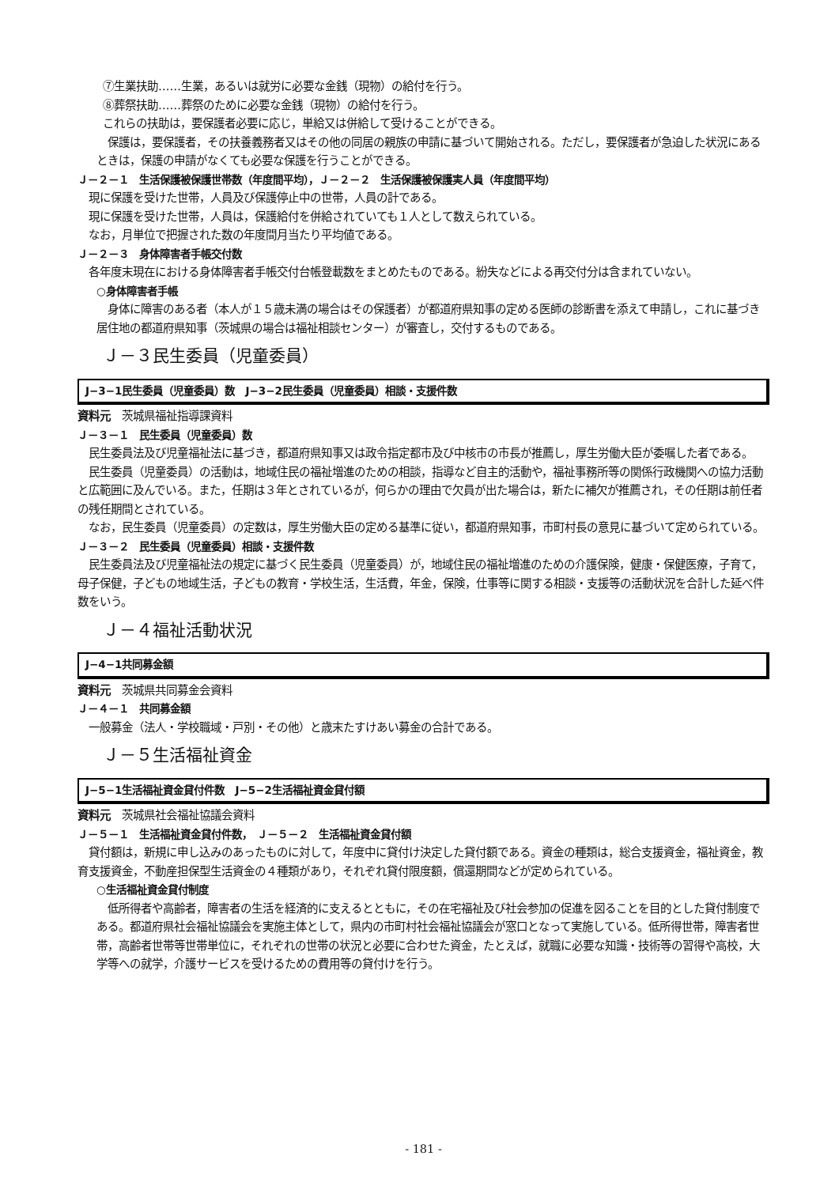⑦生業扶助……生業，あるいは就労に必要な金銭（現物）の給付を行う。
⑧葬祭扶助……葬祭のために必要な金銭（現物）の給付を行う。
これらの扶助は，要保護者必要に応じ，単給又は併給して受けることができる。
保護は，要保護者，その扶養義務者又はその他の同居の親族の申請に基づいて開始される。ただし，要保護者が急迫した状況にあるときは，保護の申請がなくても必要な保護を行うことができる。
Ｊ－２－１　生活保護被保護世帯数（年度間平均），Ｊ－２－２　生活保護被保護実人員（年度間平均）
現に保護を受けた世帯，人員及び保護停止中の世帯，人員の計である。
現に保護を受けた世帯，人員は，保護給付を併給されていても１人として数えられている。
なお，月単位で把握された数の年度間月当たり平均値である。
Ｊ－２－３　身体障害者手帳交付数
各年度末現在における身体障害者手帳交付台帳登載数をまとめたものである。紛失などによる再交付分は含まれていない。
○身体障害者手帳
身体に障害のある者（本人が１５歳未満の場合はその保護者）が都道府県知事の定める医師の診断書を添えて申請し，これに基づき居住地の都道府県知事（茨城県の場合は福祉相談センター）が審査し，交付するものである。
Ｊ－３民生委員（児童委員）
J−3−1民生委員（児童委員）数　J−3−2民生委員（児童委員）相談・支援件数
資料元　茨城県福祉指導課資料
Ｊ－３－１　民生委員（児童委員）数
民生委員法及び児童福祉法に基づき，都道府県知事又は政令指定都市及び中核市の市長が推薦し，厚生労働大臣が委嘱した者である。
民生委員（児童委員）の活動は，地域住民の福祉増進のための相談，指導など自主的活動や，福祉事務所等の関係行政機関への協力活動と広範囲に及んでいる。また，任期は３年とされているが，何らかの理由で欠員が出た場合は，新たに補欠が推薦され，その任期は前任者の残任期間とされている。
なお，民生委員（児童委員）の定数は，厚生労働大臣の定める基準に従い，都道府県知事，市町村長の意見に基づいて定められている。
Ｊ－３－２　民生委員（児童委員）相談・支援件数
民生委員法及び児童福祉法の規定に基づく民生委員（児童委員）が，地域住民の福祉増進のための介護保険，健康・保健医療，子育て，母子保健，子どもの地域生活，子どもの教育・学校生活，生活費，年金，保険，仕事等に関する相談・支援等の活動状況を合計した延べ件数をいう。
Ｊ－４福祉活動状況
J−4−1共同募金額
資料元　茨城県共同募金会資料
Ｊ－４－１　共同募金額
一般募金（法人・学校職域・戸別・その他）と歳末たすけあい募金の合計である。
Ｊ－５生活福祉資金
J−5−1生活福祉資金貸付件数　J−5−2生活福祉資金貸付額
資料元　茨城県社会福祉協議会資料
Ｊ－５－１　生活福祉資金貸付件数，　Ｊ－５－２　生活福祉資金貸付額
貸付額は，新規に申し込みのあったものに対して，年度中に貸付け決定した貸付額である。資金の種類は，総合支援資金，福祉資金，教育支援資金，不動産担保型生活資金の４種類があり，それぞれ貸付限度額，償還期間などが定められている。
○生活福祉資金貸付制度
低所得者や高齢者，障害者の生活を経済的に支えるとともに，その在宅福祉及び社会参加の促進を図ることを目的とした貸付制度である。都道府県社会福祉協議会を実施主体として，県内の市町村社会福祉協議会が窓口となって実施している。低所得世帯，障害者世帯，高齢者世帯等世帯単位に，それぞれの世帯の状況と必要に合わせた資金，たとえば，就職に必要な知識・技術等の習得や高校，大学等への就学，介護サービスを受けるための費用等の貸付けを行う。
- 181 -